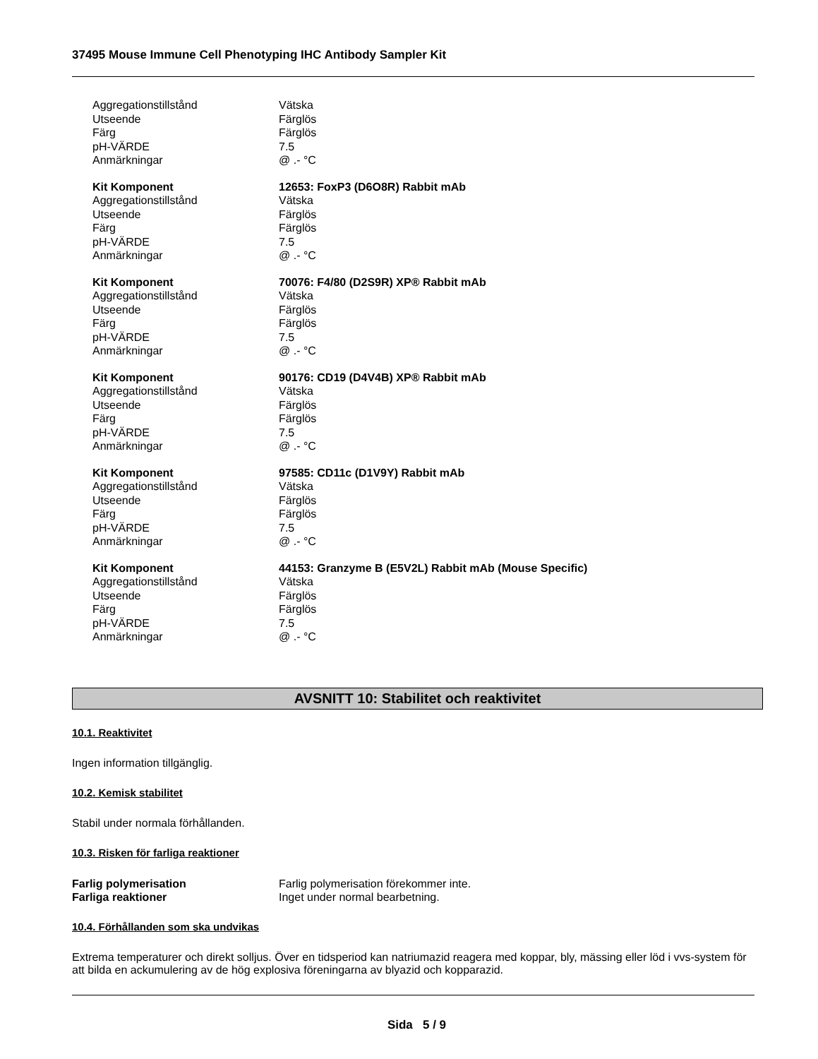37495 Mouse Immune Cell Phenotyping IHC Antibody Sampler Kit
| Aggregationstillstånd | Vätska |
| Utseende | Färglös |
| Färg | Färglös |
| pH-VÄRDE | 7.5 |
| Anmärkningar | @ .- °C |
| Kit Komponent | 12653: FoxP3 (D6O8R) Rabbit mAb |
| Aggregationstillstånd | Vätska |
| Utseende | Färglös |
| Färg | Färglös |
| pH-VÄRDE | 7.5 |
| Anmärkningar | @ .- °C |
| Kit Komponent | 70076: F4/80 (D2S9R) XP® Rabbit mAb |
| Aggregationstillstånd | Vätska |
| Utseende | Färglös |
| Färg | Färglös |
| pH-VÄRDE | 7.5 |
| Anmärkningar | @ .- °C |
| Kit Komponent | 90176: CD19 (D4V4B) XP® Rabbit mAb |
| Aggregationstillstånd | Vätska |
| Utseende | Färglös |
| Färg | Färglös |
| pH-VÄRDE | 7.5 |
| Anmärkningar | @ .- °C |
| Kit Komponent | 97585: CD11c (D1V9Y) Rabbit mAb |
| Aggregationstillstånd | Vätska |
| Utseende | Färglös |
| Färg | Färglös |
| pH-VÄRDE | 7.5 |
| Anmärkningar | @ .- °C |
| Kit Komponent | 44153: Granzyme B (E5V2L) Rabbit mAb (Mouse Specific) |
| Aggregationstillstånd | Vätska |
| Utseende | Färglös |
| Färg | Färglös |
| pH-VÄRDE | 7.5 |
| Anmärkningar | @ .- °C |
AVSNITT 10: Stabilitet och reaktivitet
10.1. Reaktivitet
Ingen information tillgänglig.
10.2. Kemisk stabilitet
Stabil under normala förhållanden.
10.3. Risken för farliga reaktioner
| Farlig polymerisation | Farlig polymerisation förekommer inte. |
| Farliga reaktioner | Inget under normal bearbetning. |
10.4. Förhållanden som ska undvikas
Extrema temperaturer och direkt solljus. Över en tidsperiod kan natriumazid reagera med koppar, bly, mässing eller löd i vvs-system för att bilda en ackumulering av de hög explosiva föreningarna av blyazid och kopparazid.
Sida 5 / 9